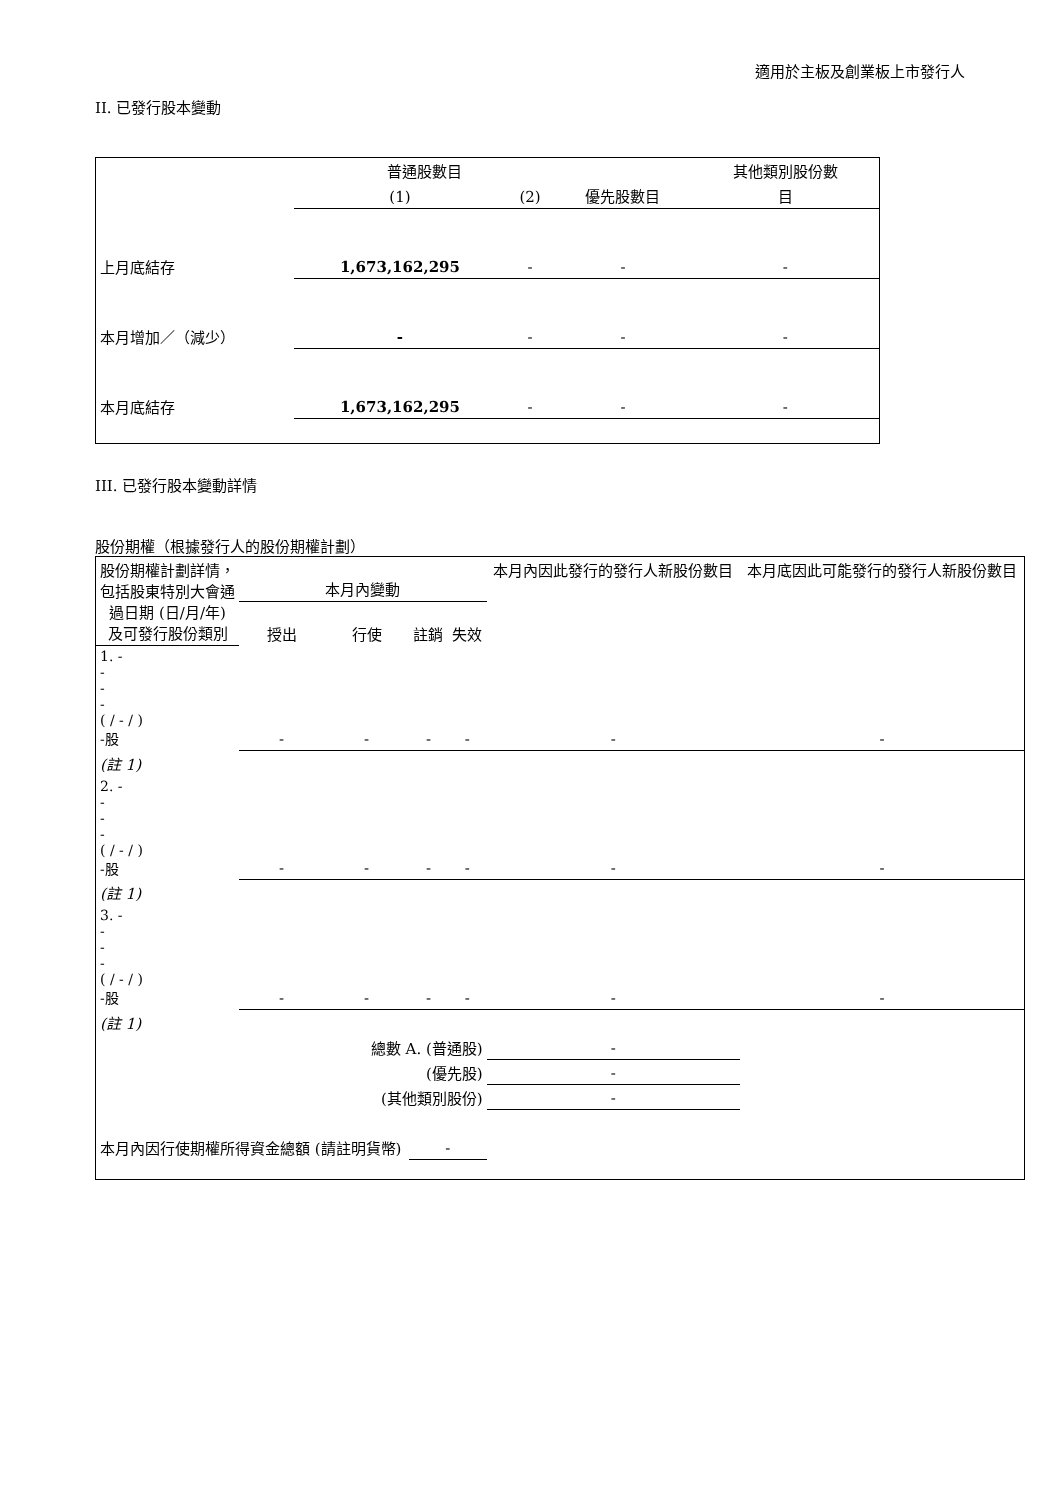適用於主板及創業板上市發行人
II. 已發行股本變動
| | 普通股數目 | | | 其他類別股份數 |
| --- | --- | --- | --- | --- |
| | (1) | (2) | 優先股數目 | 目 |
| 上月底結存 | 1,673,162,295 | - | - | - |
| 本月增加／（減少） | - | - | - | - |
| 本月底結存 | 1,673,162,295 | - | - | - |
III. 已發行股本變動詳情
股份期權（根據發行人的股份期權計劃）
| 股份期權計劃詳情，包括股東特別大會通過日期 (日/月/年) 及可發行股份類別 | 本月內變動 | | | | 本月內因此發行的發行人新股份數目 | 本月底因此可能發行的發行人新股份數目 |
| --- | --- | --- | --- | --- | --- | --- |
| | 授出 | 行使 | 註銷 | 失效 | | |
| 1. - - - - ( / - / ) -股 | - | - | - | - | - | - |
| (註 1) | | | | | | |
| 2. - - - - ( / - / ) -股 | - | - | - | - | - | - |
| (註 1) | | | | | | |
| 3. - - - - ( / - / ) -股 | - | - | - | - | - | - |
| (註 1) | | | | | | |
| 總數 A. (普通股) | | | | | - | |
| (優先股) | | | | | - | |
| (其他類別股份) | | | | | - | |
| 本月內因行使期權所得資金總額 (請註明貨幣) | | | - | | | |